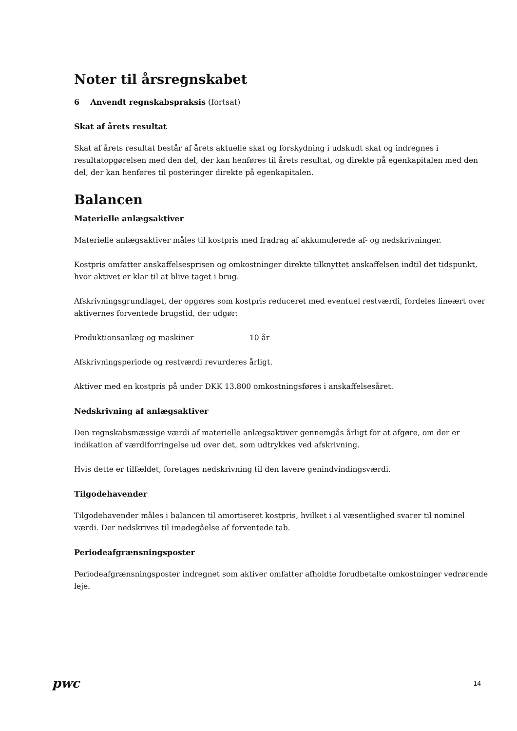Noter til årsregnskabet
6 Anvendt regnskabspraksis (fortsat)
Skat af årets resultat
Skat af årets resultat består af årets aktuelle skat og forskydning i udskudt skat og indregnes i resultatopgørelsen med den del, der kan henføres til årets resultat, og direkte på egenkapitalen med den del, der kan henføres til posteringer direkte på egenkapitalen.
Balancen
Materielle anlægsaktiver
Materielle anlægsaktiver måles til kostpris med fradrag af akkumulerede af- og nedskrivninger.
Kostpris omfatter anskaffelsesprisen og omkostninger direkte tilknyttet anskaffelsen indtil det tidspunkt, hvor aktivet er klar til at blive taget i brug.
Afskrivningsgrundlaget, der opgøres som kostpris reduceret med eventuel restværdi, fordeles lineært over aktivernes forventede brugstid, der udgør:
Produktionsanlæg og maskiner 10 år
Afskrivningsperiode og restværdi revurderes årligt.
Aktiver med en kostpris på under DKK 13.800 omkostningsføres i anskaffelsesåret.
Nedskrivning af anlægsaktiver
Den regnskabsmæssige værdi af materielle anlægsaktiver gennemgås årligt for at afgøre, om der er indikation af værdiforringelse ud over det, som udtrykkes ved afskrivning.
Hvis dette er tilfældet, foretages nedskrivning til den lavere genindvindingsværdi.
Tilgodehavender
Tilgodehavender måles i balancen til amortiseret kostpris, hvilket i al væsentlighed svarer til nominel værdi. Der nedskrives til imødegåelse af forventede tab.
Periodeafgrænsningsposter
Periodeafgrænsningsposter indregnet som aktiver omfatter afholdte forudbetalte omkostninger vedrørende leje.
pwc 14